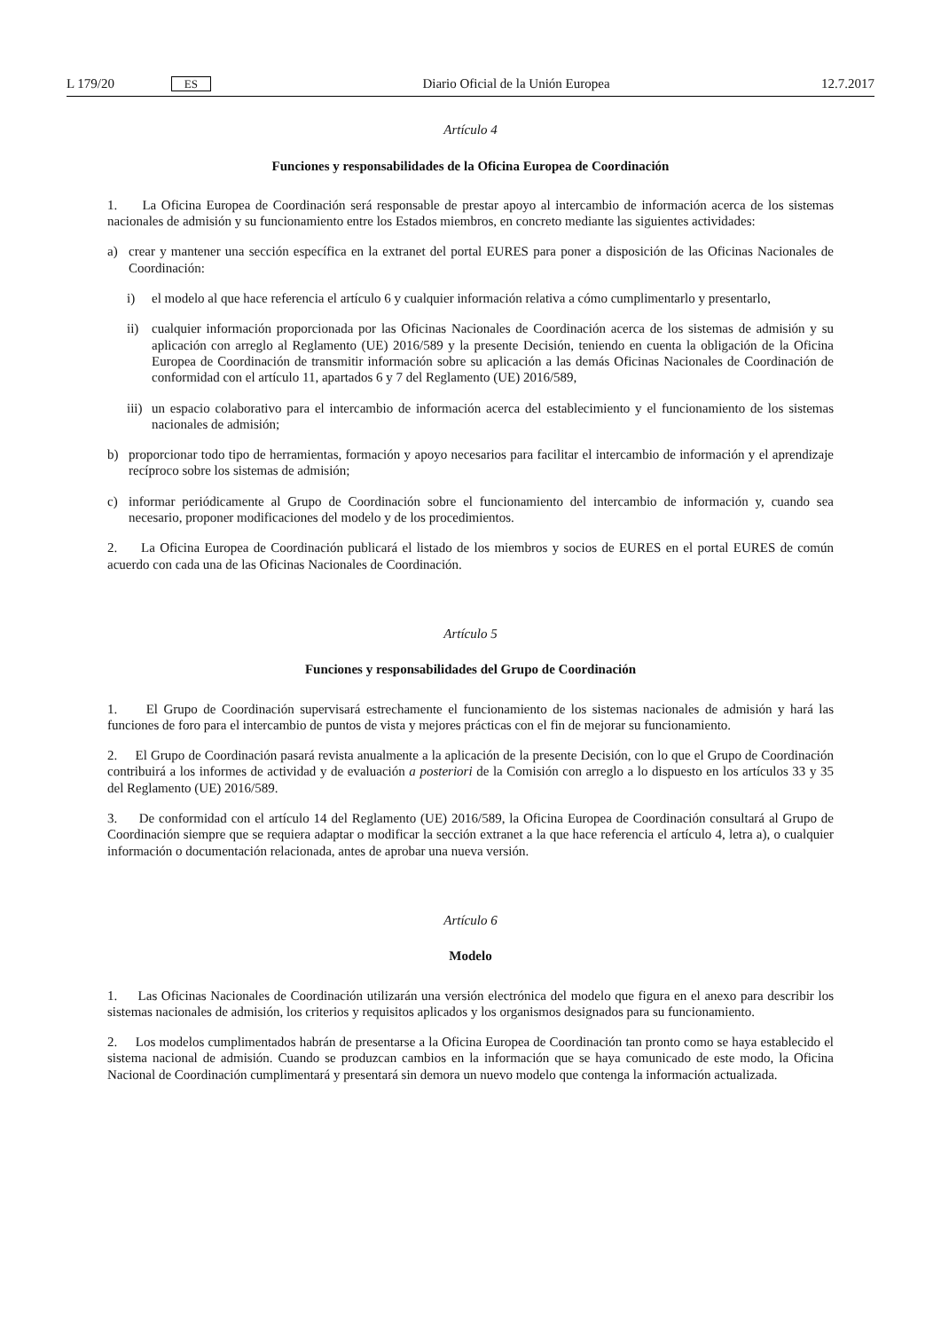L 179/20 ES Diario Oficial de la Unión Europea 12.7.2017
Artículo 4
Funciones y responsabilidades de la Oficina Europea de Coordinación
1. La Oficina Europea de Coordinación será responsable de prestar apoyo al intercambio de información acerca de los sistemas nacionales de admisión y su funcionamiento entre los Estados miembros, en concreto mediante las siguientes actividades:
a) crear y mantener una sección específica en la extranet del portal EURES para poner a disposición de las Oficinas Nacionales de Coordinación:
i) el modelo al que hace referencia el artículo 6 y cualquier información relativa a cómo cumplimentarlo y presentarlo,
ii) cualquier información proporcionada por las Oficinas Nacionales de Coordinación acerca de los sistemas de admisión y su aplicación con arreglo al Reglamento (UE) 2016/589 y la presente Decisión, teniendo en cuenta la obligación de la Oficina Europea de Coordinación de transmitir información sobre su aplicación a las demás Oficinas Nacionales de Coordinación de conformidad con el artículo 11, apartados 6 y 7 del Reglamento (UE) 2016/589,
iii) un espacio colaborativo para el intercambio de información acerca del establecimiento y el funcionamiento de los sistemas nacionales de admisión;
b) proporcionar todo tipo de herramientas, formación y apoyo necesarios para facilitar el intercambio de información y el aprendizaje recíproco sobre los sistemas de admisión;
c) informar periódicamente al Grupo de Coordinación sobre el funcionamiento del intercambio de información y, cuando sea necesario, proponer modificaciones del modelo y de los procedimientos.
2. La Oficina Europea de Coordinación publicará el listado de los miembros y socios de EURES en el portal EURES de común acuerdo con cada una de las Oficinas Nacionales de Coordinación.
Artículo 5
Funciones y responsabilidades del Grupo de Coordinación
1. El Grupo de Coordinación supervisará estrechamente el funcionamiento de los sistemas nacionales de admisión y hará las funciones de foro para el intercambio de puntos de vista y mejores prácticas con el fin de mejorar su funciona­miento.
2. El Grupo de Coordinación pasará revista anualmente a la aplicación de la presente Decisión, con lo que el Grupo de Coordinación contribuirá a los informes de actividad y de evaluación a posteriori de la Comisión con arreglo a lo dispuesto en los artículos 33 y 35 del Reglamento (UE) 2016/589.
3. De conformidad con el artículo 14 del Reglamento (UE) 2016/589, la Oficina Europea de Coordinación consultará al Grupo de Coordinación siempre que se requiera adaptar o modificar la sección extranet a la que hace referencia el artículo 4, letra a), o cualquier información o documentación relacionada, antes de aprobar una nueva versión.
Artículo 6
Modelo
1. Las Oficinas Nacionales de Coordinación utilizarán una versión electrónica del modelo que figura en el anexo para describir los sistemas nacionales de admisión, los criterios y requisitos aplicados y los organismos designados para su funcionamiento.
2. Los modelos cumplimentados habrán de presentarse a la Oficina Europea de Coordinación tan pronto como se haya establecido el sistema nacional de admisión. Cuando se produzcan cambios en la información que se haya comunicado de este modo, la Oficina Nacional de Coordinación cumplimentará y presentará sin demora un nuevo modelo que contenga la información actualizada.